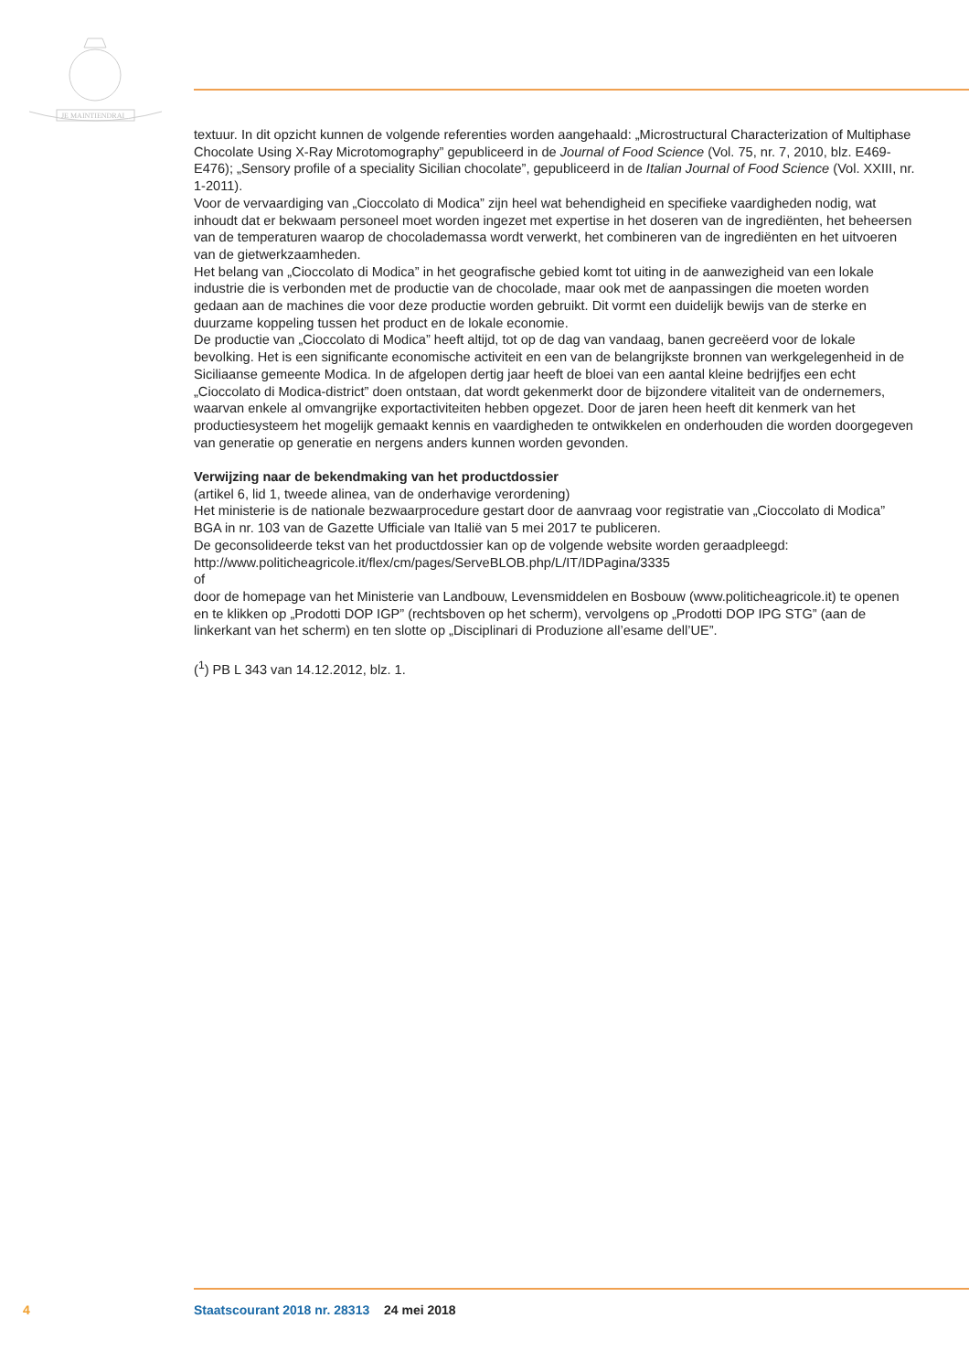JE MAINTIENDRAI
textuur. In dit opzicht kunnen de volgende referenties worden aangehaald: „Microstructural Characterization of Multiphase Chocolate Using X-Ray Microtomography” gepubliceerd in de Journal of Food Science (Vol. 75, nr. 7, 2010, blz. E469-E476); „Sensory profile of a speciality Sicilian chocolate”, gepubliceerd in de Italian Journal of Food Science (Vol. XXIII, nr. 1-2011).
Voor de vervaardiging van „Cioccolato di Modica” zijn heel wat behendigheid en specifieke vaardigheden nodig, wat inhoudt dat er bekwaam personeel moet worden ingezet met expertise in het doseren van de ingrediënten, het beheersen van de temperaturen waarop de chocolademassa wordt verwerkt, het combineren van de ingrediënten en het uitvoeren van de gietwerkzaamheden.
Het belang van „Cioccolato di Modica” in het geografische gebied komt tot uiting in de aanwezigheid van een lokale industrie die is verbonden met de productie van de chocolade, maar ook met de aanpassingen die moeten worden gedaan aan de machines die voor deze productie worden gebruikt. Dit vormt een duidelijk bewijs van de sterke en duurzame koppeling tussen het product en de lokale economie.
De productie van „Cioccolato di Modica” heeft altijd, tot op de dag van vandaag, banen gecreëerd voor de lokale bevolking. Het is een significante economische activiteit en een van de belangrijkste bronnen van werkgelegenheid in de Siciliaanse gemeente Modica. In de afgelopen dertig jaar heeft de bloei van een aantal kleine bedrijfjes een echt „Cioccolato di Modica-district” doen ontstaan, dat wordt gekenmerkt door de bijzondere vitaliteit van de ondernemers, waarvan enkele al omvangrijke exportactiviteiten hebben opgezet. Door de jaren heen heeft dit kenmerk van het productiesysteem het mogelijk gemaakt kennis en vaardigheden te ontwikkelen en onderhouden die worden doorgegeven van generatie op generatie en nergens anders kunnen worden gevonden.
Verwijzing naar de bekendmaking van het productdossier
(artikel 6, lid 1, tweede alinea, van de onderhavige verordening)
Het ministerie is de nationale bezwaarprocedure gestart door de aanvraag voor registratie van „Cioccolato di Modica” BGA in nr. 103 van de Gazette Ufficiale van Italië van 5 mei 2017 te publiceren.
De geconsolideerde tekst van het productdossier kan op de volgende website worden geraadpleegd:
http://www.politicheagricole.it/flex/cm/pages/ServeBLOB.php/L/IT/IDPagina/3335
of
door de homepage van het Ministerie van Landbouw, Levensmiddelen en Bosbouw (www.politicheagricole.it) te openen en te klikken op „Prodotti DOP IGP” (rechtsboven op het scherm), vervolgens op „Prodotti DOP IPG STG” (aan de linkerkant van het scherm) en ten slotte op „Disciplinari di Produzione all’esame dell’UE”.
(<sup>1</sup>) PB L 343 van 14.12.2012, blz. 1.
4 Staatscourant 2018 nr. 28313 24 mei 2018